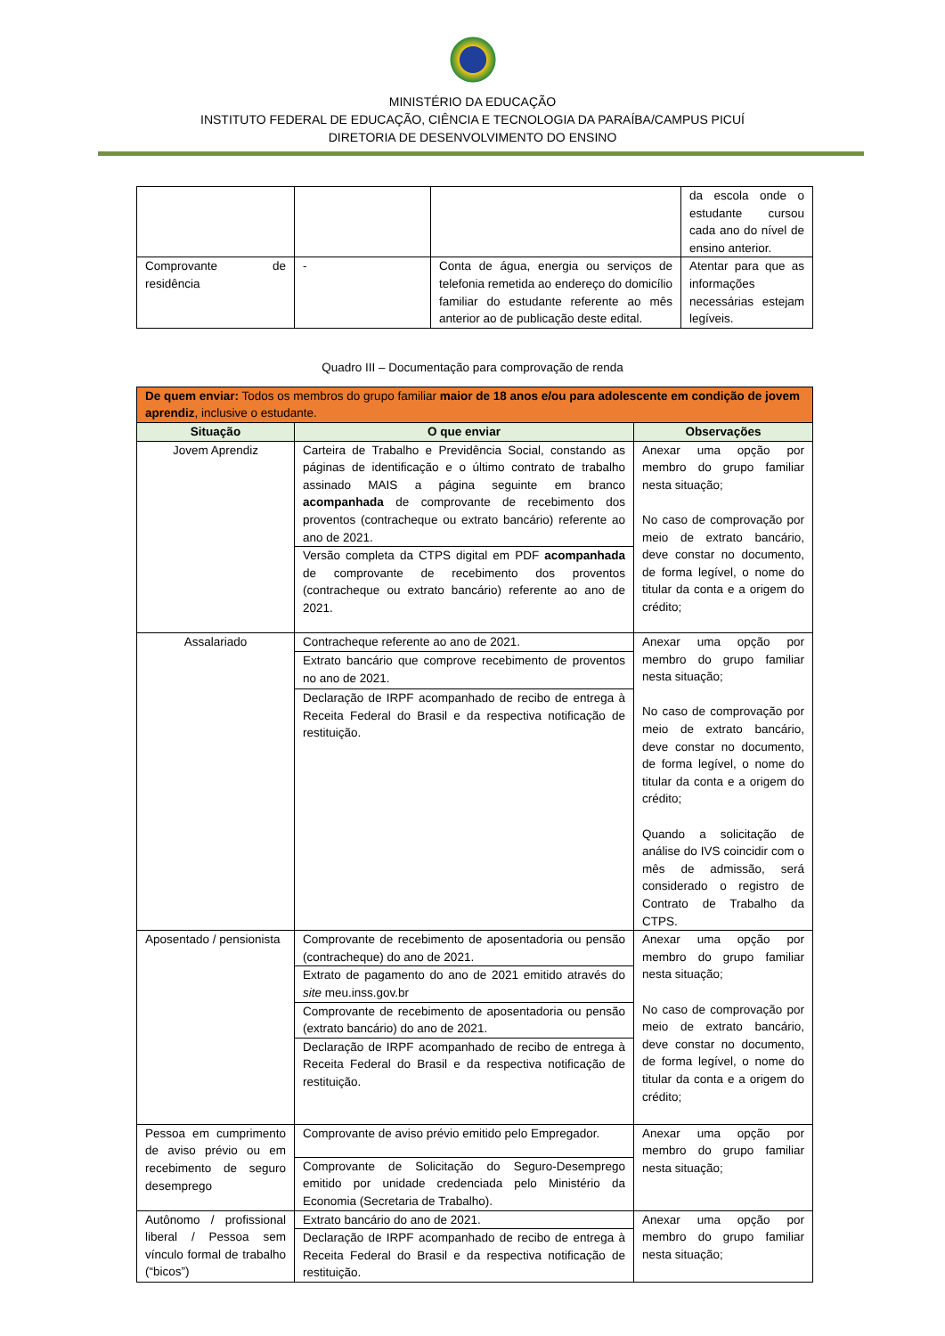MINISTÉRIO DA EDUCAÇÃO
INSTITUTO FEDERAL DE EDUCAÇÃO, CIÊNCIA E TECNOLOGIA DA PARAÍBA/CAMPUS PICUÍ
DIRETORIA DE DESENVOLVIMENTO DO ENSINO
| | | | da escola onde o estudante cursou cada ano do nível de ensino anterior. |
| Comprovante de residência | - | Conta de água, energia ou serviços de telefonia remetida ao endereço do domicílio familiar do estudante referente ao mês anterior ao de publicação deste edital. | Atentar para que as informações necessárias estejam legíveis. |
Quadro III – Documentação para comprovação de renda
| De quem enviar: Todos os membros do grupo familiar maior de 18 anos e/ou para adolescente em condição de jovem aprendiz , inclusive o estudante. | | |
| Situação | O que enviar | Observações |
| Jovem Aprendiz | Carteira de Trabalho e Previdência Social, constando as páginas de identificação e o último contrato de trabalho assinado MAIS a página seguinte em branco acompanhada de comprovante de recebimento dos proventos (contracheque ou extrato bancário) referente ao ano de 2021. | Anexar uma opção por membro do grupo familiar nesta situação; No caso de comprovação por meio de extrato bancário, deve constar no documento, de forma legível, o nome do titular da conta e a origem do crédito; |
| | Versão completa da CTPS digital em PDF acompanhada de comprovante de recebimento dos proventos (contracheque ou extrato bancário) referente ao ano de 2021. | |
| Assalariado | Contracheque referente ao ano de 2021. | Anexar uma opção por membro do grupo familiar nesta situação; No caso de comprovação por meio de extrato bancário, deve constar no documento, de forma legível, o nome do titular da conta e a origem do crédito; Quando a solicitação de análise do IVS coincidir com o mês de admissão, será considerado o registro de Contrato de Trabalho da CTPS. |
| | Extrato bancário que comprove recebimento de proventos no ano de 2021. | |
| | Declaração de IRPF acompanhado de recibo de entrega à Receita Federal do Brasil e da respectiva notificação de restituição. | |
| Aposentado / pensionista | Comprovante de recebimento de aposentadoria ou pensão (contracheque) do ano de 2021. | Anexar uma opção por membro do grupo familiar nesta situação; No caso de comprovação por meio de extrato bancário, deve constar no documento, de forma legível, o nome do titular da conta e a origem do crédito; |
| | Extrato de pagamento do ano de 2021 emitido através do site meu.inss.gov.br | |
| | Comprovante de recebimento de aposentadoria ou pensão (extrato bancário) do ano de 2021. | |
| | Declaração de IRPF acompanhado de recibo de entrega à Receita Federal do Brasil e da respectiva notificação de restituição. | |
| Pessoa em cumprimento de aviso prévio ou em recebimento de seguro desemprego | Comprovante de aviso prévio emitido pelo Empregador. | Anexar uma opção por membro do grupo familiar nesta situação; |
| | Comprovante de Solicitação do Seguro-Desemprego emitido por unidade credenciada pelo Ministério da Economia (Secretaria de Trabalho). | |
| Autônomo / profissional liberal / Pessoa sem vínculo formal de trabalho (“bicos”) | Extrato bancário do ano de 2021. | Anexar uma opção por membro do grupo familiar nesta situação; |
| | Declaração de IRPF acompanhado de recibo de entrega à Receita Federal do Brasil e da respectiva notificação de restituição. | |